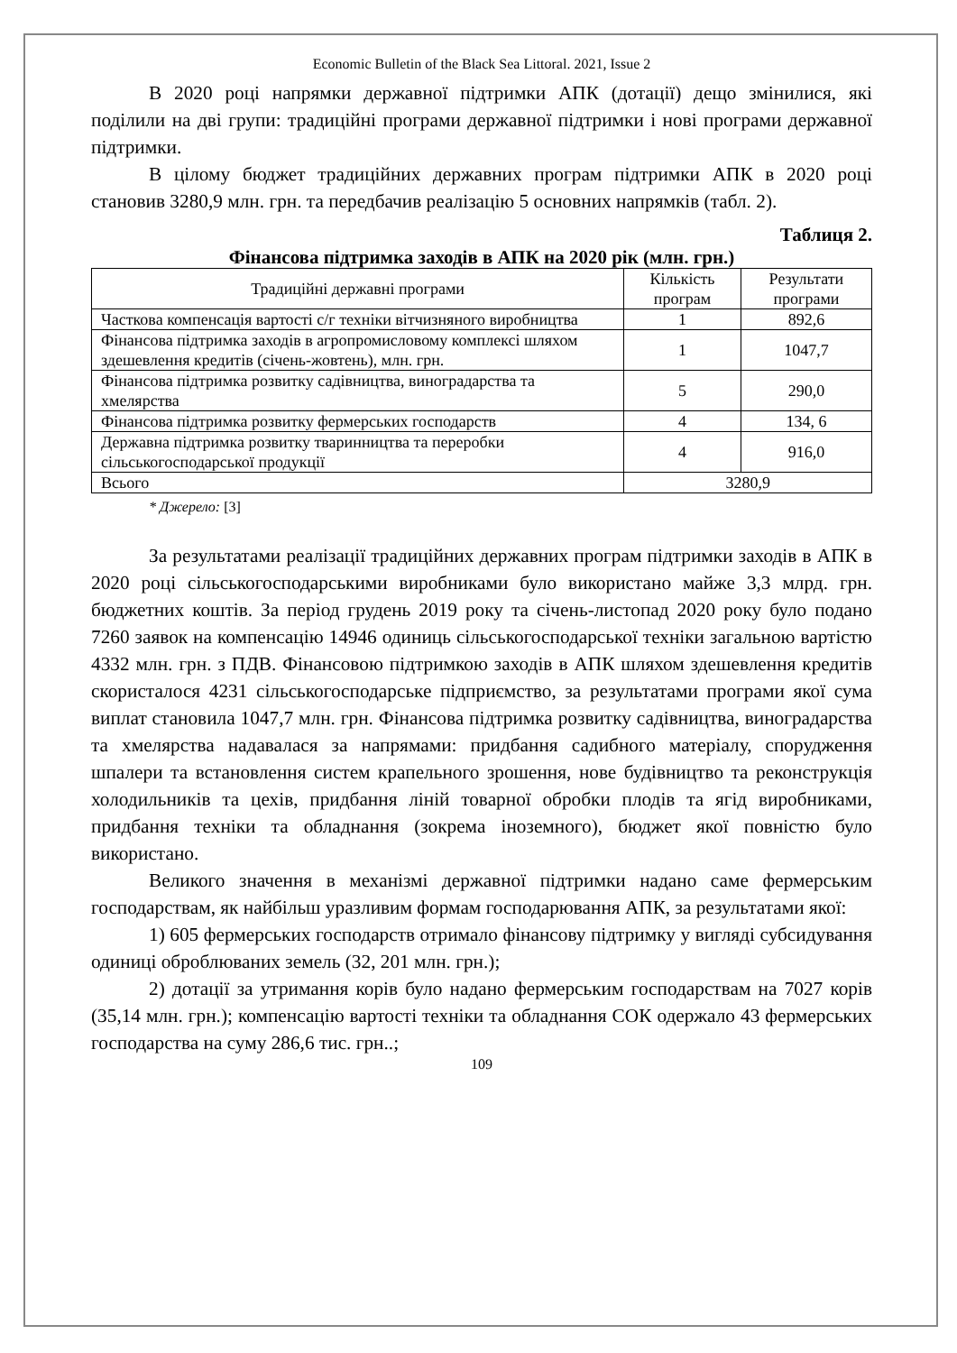Economic Bulletin of the Black Sea Littoral. 2021, Issue 2
В 2020 році напрямки державної підтримки АПК (дотації) дещо змінилися, які поділили на дві групи: традиційні програми державної підтримки і нові програми державної підтримки.
В цілому бюджет традиційних державних програм підтримки АПК в 2020 році становив 3280,9 млн. грн. та передбачив реалізацію 5 основних напрямків (табл. 2).
Таблиця 2.
Фінансова підтримка заходів в АПК на 2020 рік (млн. грн.)
| Традиційні державні програми | Кількість програм | Результати програми |
| Часткова компенсація вартості с/г техніки вітчизняного виробництва | 1 | 892,6 |
| Фінансова підтримка заходів в агропромисловому комплексі шляхом здешевлення кредитів (січень-жовтень), млн. грн. | 1 | 1047,7 |
| Фінансова підтримка розвитку садівництва, виноградарства та хмелярства | 5 | 290,0 |
| Фінансова підтримка розвитку фермерських господарств | 4 | 134, 6 |
| Державна підтримка розвитку тваринництва та переробки сільськогосподарської продукції | 4 | 916,0 |
| Всього | 3280,9 | |
* Джерело: [3]
За результатами реалізації традиційних державних програм підтримки заходів в АПК в 2020 році сільськогосподарськими виробниками було використано майже 3,3 млрд. грн. бюджетних коштів. За період грудень 2019 року та січень-листопад 2020 року було подано 7260 заявок на компенсацію 14946 одиниць сільськогосподарської техніки загальною вартістю 4332 млн. грн. з ПДВ. Фінансовою підтримкою заходів в АПК шляхом здешевлення кредитів скористалося 4231 сільськогосподарське підприємство, за результатами програми якої сума виплат становила 1047,7 млн. грн. Фінансова підтримка розвитку садівництва, виноградарства та хмелярства надавалася за напрямами: придбання садибного матеріалу, спорудження шпалери та встановлення систем крапельного зрошення, нове будівництво та реконструкція холодильників та цехів, придбання ліній товарної обробки плодів та ягід виробниками, придбання техніки та обладнання (зокрема іноземного), бюджет якої повністю було використано.
Великого значення в механізмі державної підтримки надано саме фермерським господарствам, як найбільш уразливим формам господарювання АПК, за результатами якої:
1) 605 фермерських господарств отримало фінансову підтримку у вигляді субсидування одиниці оброблюваних земель (32, 201 млн. грн.);
2) дотації за утримання корів було надано фермерським господарствам на 7027 корів (35,14 млн. грн.); компенсацію вартості техніки та обладнання СОК одержало 43 фермерських господарства на суму 286,6 тис. грн..;
109